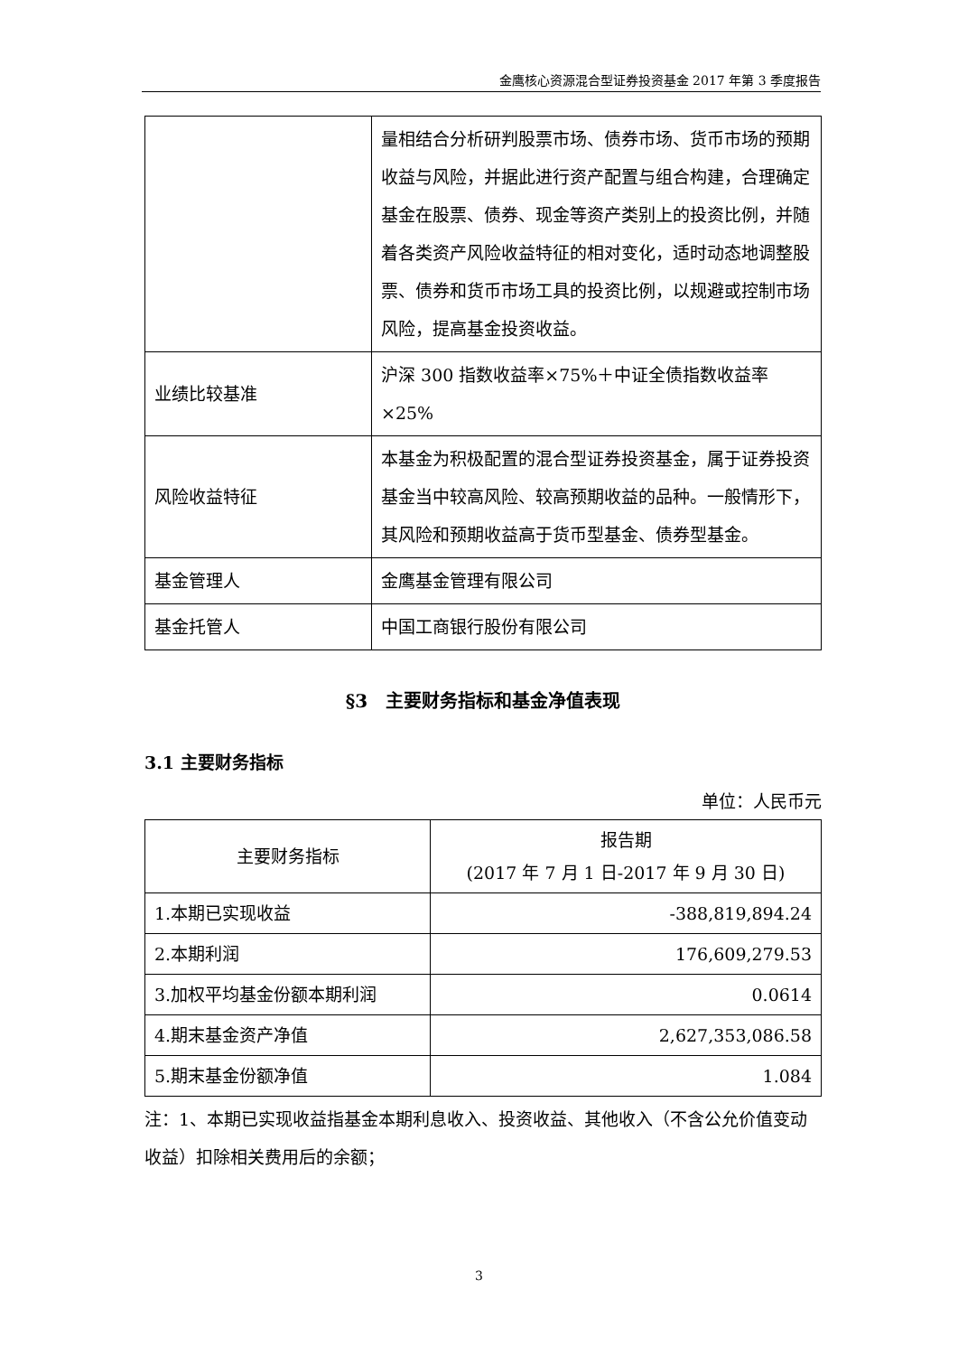金鹰核心资源混合型证券投资基金 2017 年第 3 季度报告
| | 量相结合分析研判股票市场、债券市场、货币市场的预期收益与风险，并据此进行资产配置与组合构建，合理确定基金在股票、债券、现金等资产类别上的投资比例，并随着各类资产风险收益特征的相对变化，适时动态地调整股票、债券和货币市场工具的投资比例，以规避或控制市场风险，提高基金投资收益。 |
| 业绩比较基准 | 沪深 300 指数收益率×75%＋中证全债指数收益率×25% |
| 风险收益特征 | 本基金为积极配置的混合型证券投资基金，属于证券投资基金当中较高风险、较高预期收益的品种。一般情形下，其风险和预期收益高于货币型基金、债券型基金。 |
| 基金管理人 | 金鹰基金管理有限公司 |
| 基金托管人 | 中国工商银行股份有限公司 |
§3　主要财务指标和基金净值表现
3.1 主要财务指标
单位：人民币元
| 主要财务指标 | 报告期 (2017 年 7 月 1 日-2017 年 9 月 30 日) |
| --- | --- |
| 1.本期已实现收益 | -388,819,894.24 |
| 2.本期利润 | 176,609,279.53 |
| 3.加权平均基金份额本期利润 | 0.0614 |
| 4.期末基金资产净值 | 2,627,353,086.58 |
| 5.期末基金份额净值 | 1.084 |
注：1、本期已实现收益指基金本期利息收入、投资收益、其他收入（不含公允价值变动收益）扣除相关费用后的余额；
3